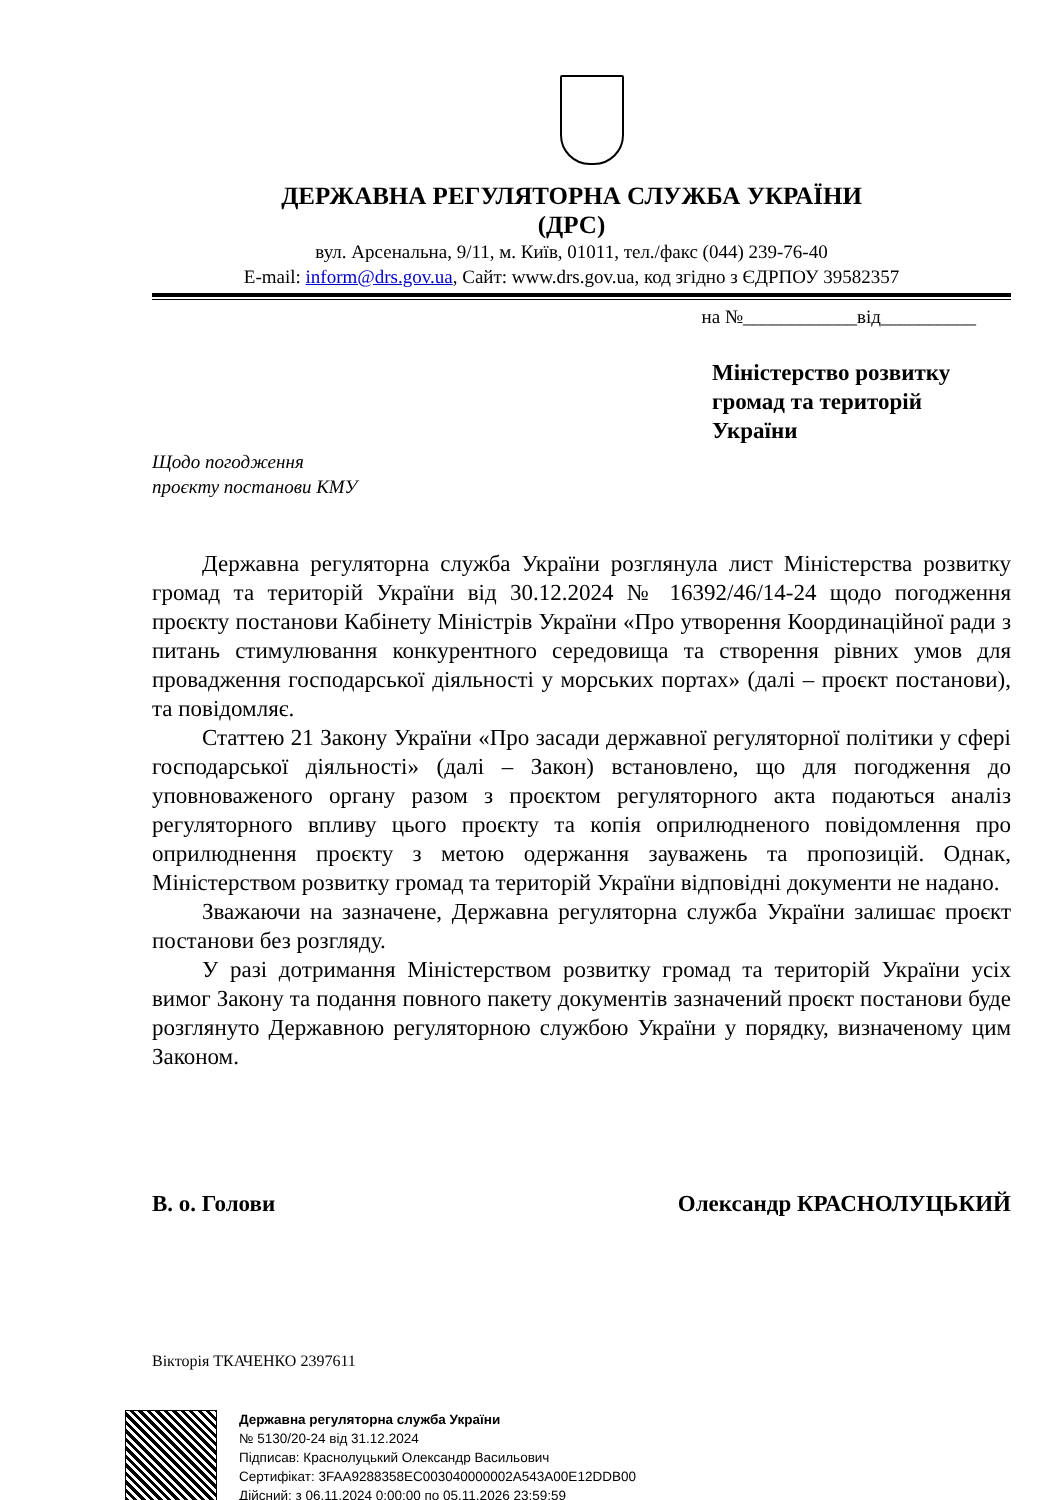ДЕРЖАВНА РЕГУЛЯТОРНА СЛУЖБА УКРАЇНИ
(ДРС)
вул. Арсенальна, 9/11, м. Київ, 01011, тел./факс (044) 239-76-40
E-mail: inform@drs.gov.ua, Сайт: www.drs.gov.ua, код згідно з ЄДРПОУ 39582357
на №____________від__________
Міністерство розвитку
громад та територій
України
Щодо погодження
проєкту постанови КМУ
Державна регуляторна служба України розглянула лист Міністерства розвитку громад та територій України від 30.12.2024 № 16392/46/14-24 щодо погодження проєкту постанови Кабінету Міністрів України «Про утворення Координаційної ради з питань стимулювання конкурентного середовища та створення рівних умов для провадження господарської діяльності у морських портах» (далі – проєкт постанови), та повідомляє.
Статтею 21 Закону України «Про засади державної регуляторної політики у сфері господарської діяльності» (далі – Закон) встановлено, що для погодження до уповноваженого органу разом з проєктом регуляторного акта подаються аналіз регуляторного впливу цього проєкту та копія оприлюдненого повідомлення про оприлюднення проєкту з метою одержання зауважень та пропозицій. Однак, Міністерством розвитку громад та територій України відповідні документи не надано.
Зважаючи на зазначене, Державна регуляторна служба України залишає проєкт постанови без розгляду.
У разі дотримання Міністерством розвитку громад та територій України усіх вимог Закону та подання повного пакету документів зазначений проєкт постанови буде розглянуто Державною регуляторною службою України у порядку, визначеному цим Законом.
В. о. Голови Олександр КРАСНОЛУЦЬКИЙ
Вікторія ТКАЧЕНКО 2397611
Державна регуляторна служба України
№ 5130/20-24 від 31.12.2024
Підписав: Краснолуцький Олександр Васильович
Сертифікат: 3FAA9288358EC003040000002A543A00E12DDB00
Дійсний: з 06.11.2024 0:00:00 по 05.11.2026 23:59:59